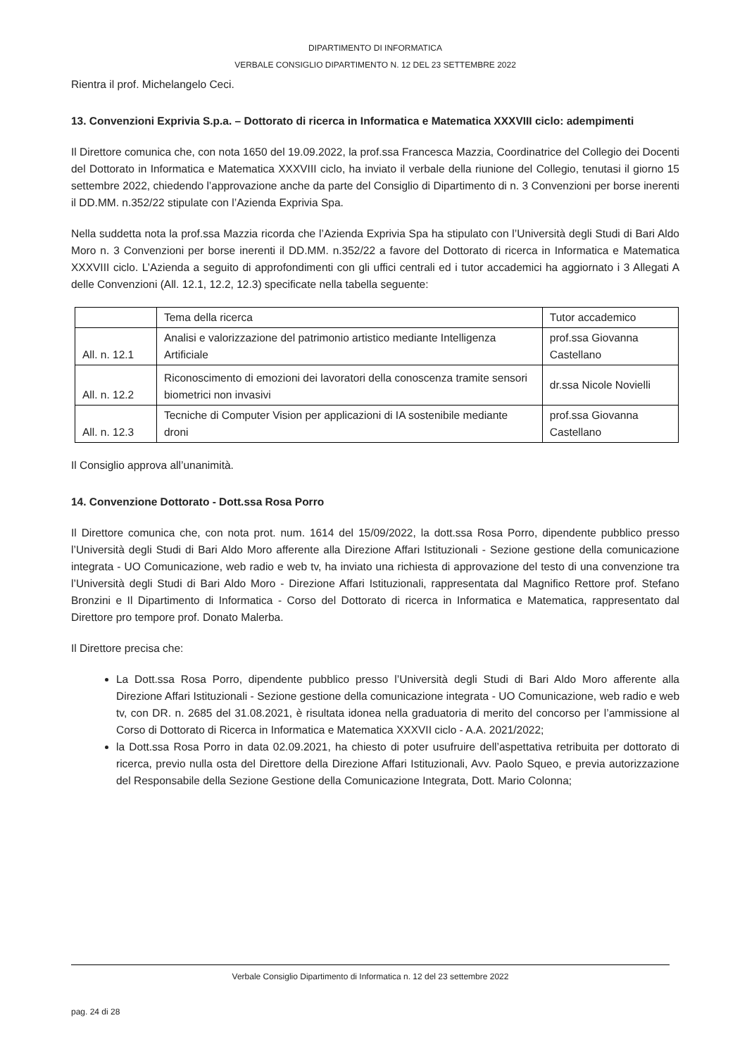DIPARTIMENTO DI INFORMATICA
VERBALE CONSIGLIO DIPARTIMENTO N. 12 DEL 23 SETTEMBRE 2022
Rientra il prof. Michelangelo Ceci.
13. Convenzioni Exprivia S.p.a. – Dottorato di ricerca in Informatica e Matematica XXXVIII ciclo: adempimenti
Il Direttore comunica che, con nota 1650 del 19.09.2022, la prof.ssa Francesca Mazzia, Coordinatrice del Collegio dei Docenti del Dottorato in Informatica e Matematica XXXVIII ciclo, ha inviato il verbale della riunione del Collegio, tenutasi il giorno 15 settembre 2022, chiedendo l’approvazione anche da parte del Consiglio di Dipartimento di n. 3 Convenzioni per borse inerenti il DD.MM. n.352/22 stipulate con l’Azienda Exprivia Spa.
Nella suddetta nota la prof.ssa Mazzia ricorda che l’Azienda Exprivia Spa ha stipulato con l’Università degli Studi di Bari Aldo Moro n. 3 Convenzioni per borse inerenti il DD.MM. n.352/22 a favore del Dottorato di ricerca in Informatica e Matematica XXXVIII ciclo. L’Azienda a seguito di approfondimenti con gli uffici centrali ed i tutor accademici ha aggiornato i 3 Allegati A delle Convenzioni (All. 12.1, 12.2, 12.3) specificate nella tabella seguente:
| | Tema della ricerca | Tutor accademico |
| All. n. 12.1 | Analisi e valorizzazione del patrimonio artistico mediante Intelligenza Artificiale | prof.ssa Giovanna Castellano |
| All. n. 12.2 | Riconoscimento di emozioni dei lavoratori della conoscenza tramite sensori biometrici non invasivi | dr.ssa Nicole Novielli |
| All. n. 12.3 | Tecniche di Computer Vision per applicazioni di IA sostenibile mediante droni | prof.ssa Giovanna Castellano |
Il Consiglio approva all’unanimità.
14. Convenzione Dottorato - Dott.ssa Rosa Porro
Il Direttore comunica che, con nota prot. num. 1614 del 15/09/2022, la dott.ssa Rosa Porro, dipendente pubblico presso l’Università degli Studi di Bari Aldo Moro afferente alla Direzione Affari Istituzionali - Sezione gestione della comunicazione integrata - UO Comunicazione, web radio e web tv, ha inviato una richiesta di approvazione del testo di una convenzione tra l’Università degli Studi di Bari Aldo Moro - Direzione Affari Istituzionali, rappresentata dal Magnifico Rettore prof. Stefano Bronzini e Il Dipartimento di Informatica - Corso del Dottorato di ricerca in Informatica e Matematica, rappresentato dal Direttore pro tempore prof. Donato Malerba.
Il Direttore precisa che:
La Dott.ssa Rosa Porro, dipendente pubblico presso l’Università degli Studi di Bari Aldo Moro afferente alla Direzione Affari Istituzionali - Sezione gestione della comunicazione integrata - UO Comunicazione, web radio e web tv, con DR. n. 2685 del 31.08.2021, è risultata idonea nella graduatoria di merito del concorso per l’ammissione al Corso di Dottorato di Ricerca in Informatica e Matematica XXXVII ciclo - A.A. 2021/2022;
la Dott.ssa Rosa Porro in data 02.09.2021, ha chiesto di poter usufruire dell’aspettativa retribuita per dottorato di ricerca, previo nulla osta del Direttore della Direzione Affari Istituzionali, Avv. Paolo Squeo, e previa autorizzazione del Responsabile della Sezione Gestione della Comunicazione Integrata, Dott. Mario Colonna;
Verbale Consiglio Dipartimento di Informatica n. 12 del 23 settembre 2022
pag. 24 di 28